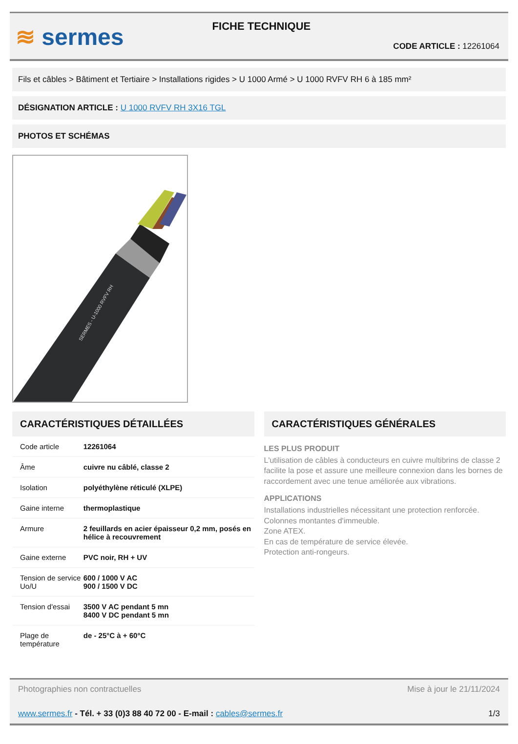≋ sermes
FICHE TECHNIQUE
CODE ARTICLE : 12261064
Fils et câbles > Bâtiment et Tertiaire > Installations rigides > U 1000 Armé > U 1000 RVFV RH 6 à 185 mm²
DÉSIGNATION ARTICLE : U 1000 RVFV RH 3X16 TGL
PHOTOS ET SCHÉMAS
SERMES - U-1000 RVFV RH
CARACTÉRISTIQUES DÉTAILLÉES
| Code article | 12261064 |
| Âme | cuivre nu câblé, classe 2 |
| Isolation | polyéthylène réticulé (XLPE) |
| Gaine interne | thermoplastique |
| Armure | 2 feuillards en acier épaisseur 0,2 mm, posés en hélice à recouvrement |
| Gaine externe | PVC noir, RH + UV |
| Tension de service Uo/U | 600 / 1000 V AC 900 / 1500 V DC |
| Tension d'essai | 3500 V AC pendant 5 mn 8400 V DC pendant 5 mn |
| Plage de température | de - 25°C à + 60°C |
CARACTÉRISTIQUES GÉNÉRALES
LES PLUS PRODUIT
L'utilisation de câbles à conducteurs en cuivre multibrins de classe 2 facilite la pose et assure une meilleure connexion dans les bornes de raccordement avec une tenue améliorée aux vibrations.
APPLICATIONS
Installations industrielles nécessitant une protection renforcée.
Colonnes montantes d'immeuble.
Zone ATEX.
En cas de température de service élevée.
Protection anti-rongeurs.
Photographies non contractuelles Mise à jour le 21/11/2024
www.sermes.fr - Tél. + 33 (0)3 88 40 72 00 - E-mail : cables@sermes.fr 1/3